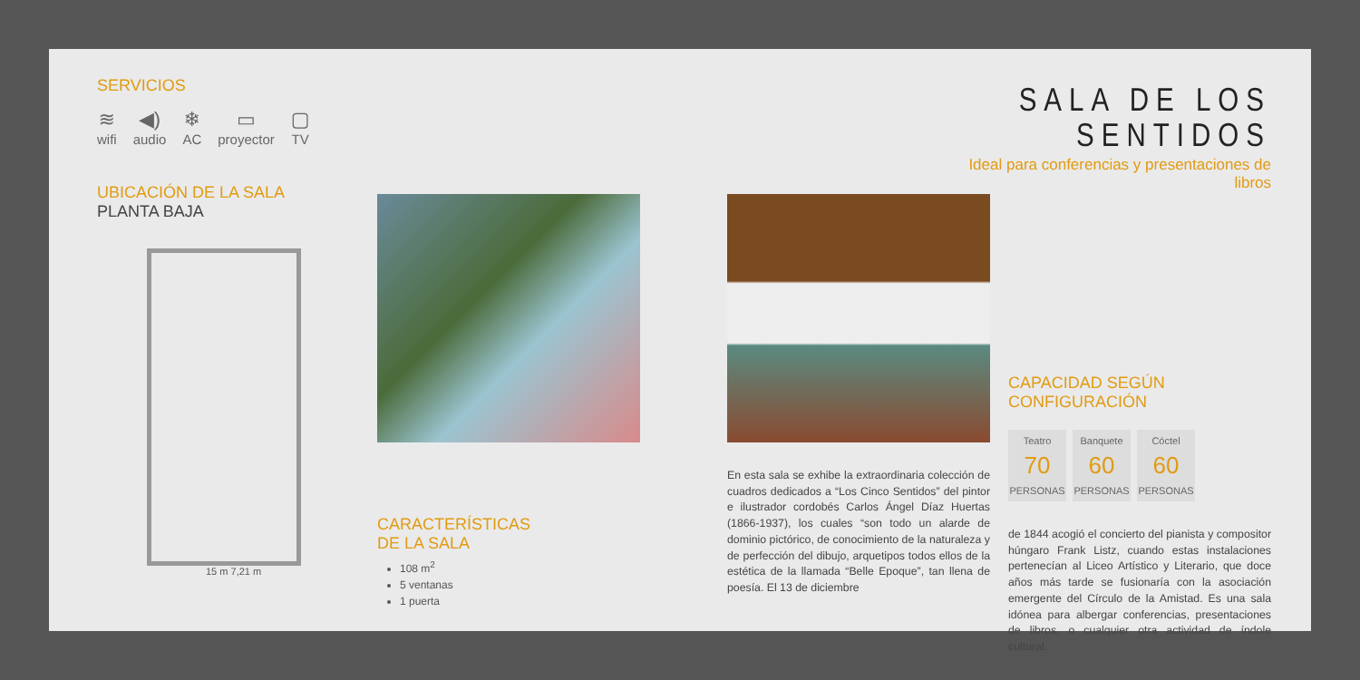SERVICIOS
≋
wifi
◀)
audio
❄
AC
▭
proyector
▢
TV
UBICACIÓN DE LA SALA
PLANTA BAJA
15 m 7,21 m
CARACTERÍSTICAS
DE LA SALA
108 m<sup>2</sup>
5 ventanas
1 puerta
En esta sala se exhibe la extraordinaria colección de cuadros dedicados a “Los Cinco Sentidos” del pintor e ilustrador cordobés Carlos Ángel Díaz Huertas (1866-1937), los cuales “son todo un alarde de dominio pictórico, de conocimiento de la naturaleza y de perfección del dibujo, arquetipos todos ellos de la estética de la llamada “Belle Epoque”, tan llena de poesía. El 13 de diciembre
SALA DE LOS SENTIDOS
Ideal para conferencias y presentaciones de libros
CAPACIDAD SEGÚN CONFIGURACIÓN
Teatro
70
PERSONAS
Banquete
60
PERSONAS
Cóctel
60
PERSONAS
de 1844 acogió el concierto del pianista y compositor húngaro Frank Listz, cuando estas instalaciones pertenecían al Liceo Artístico y Literario, que doce años más tarde se fusionaría con la asociación emergente del Círculo de la Amistad. Es una sala idónea para albergar conferencias, presentaciones de libros, o cualquier otra actividad de índole cultural.